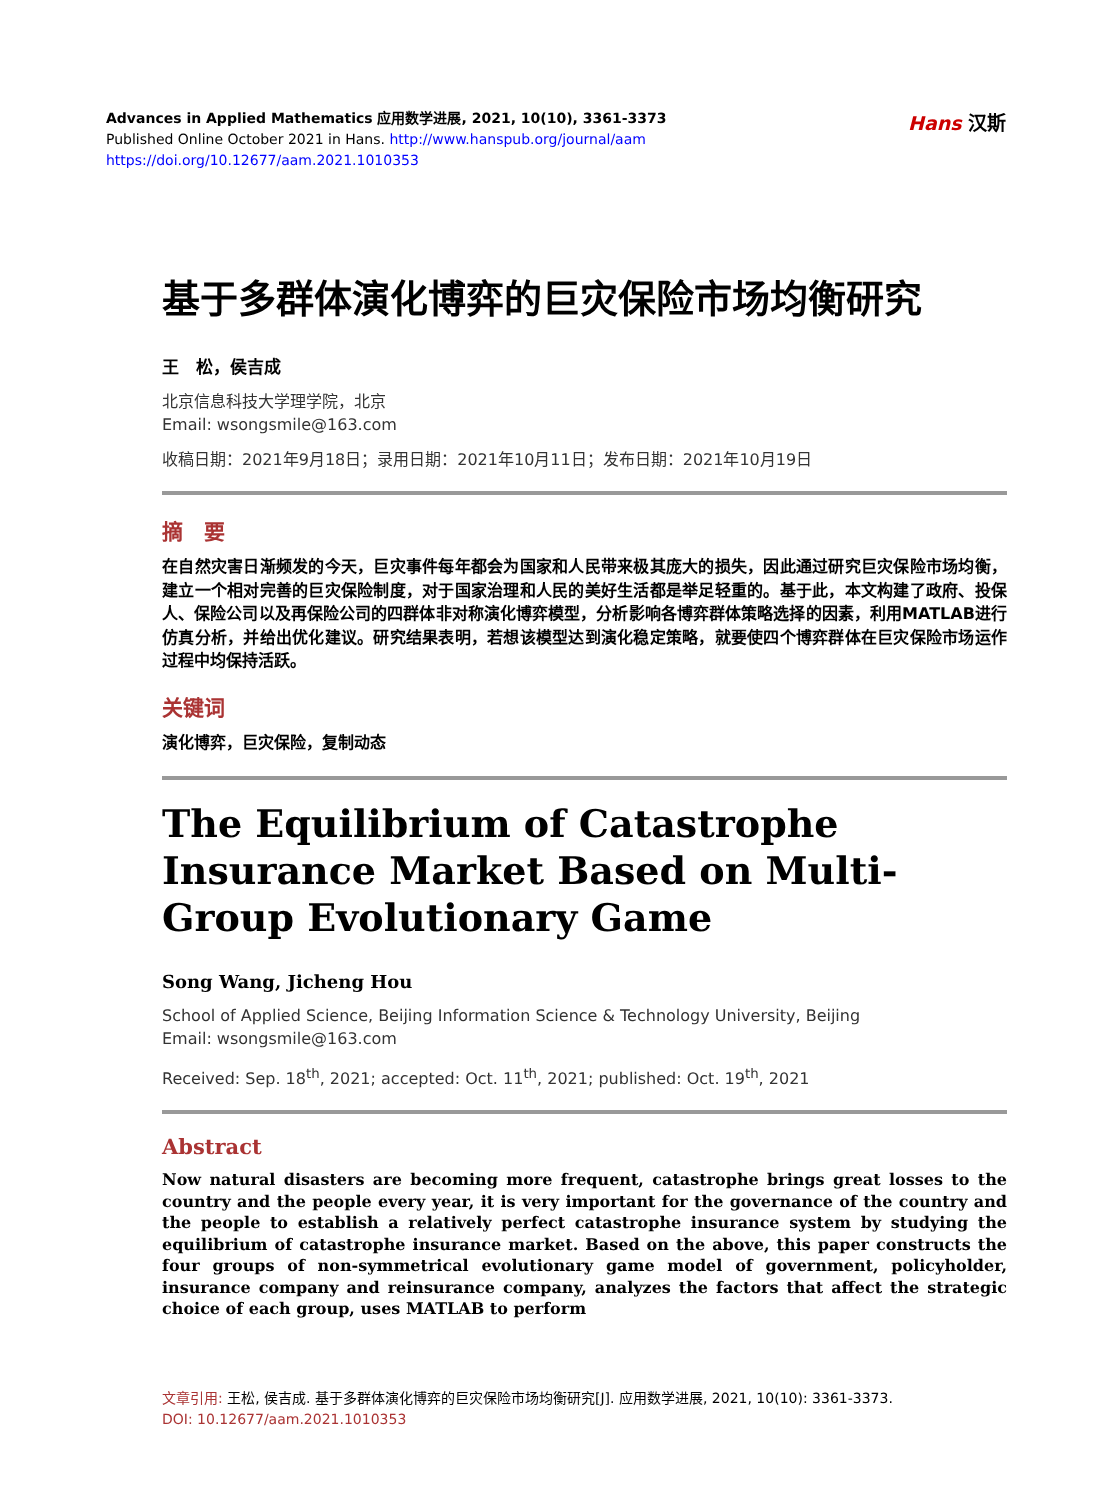Advances in Applied Mathematics 应用数学进展, 2021, 10(10), 3361-3373
Published Online October 2021 in Hans. http://www.hanspub.org/journal/aam
https://doi.org/10.12677/aam.2021.1010353
Hans 汉斯
基于多群体演化博弈的巨灾保险市场均衡研究
王　松，侯吉成
北京信息科技大学理学院，北京
Email: wsongsmile@163.com
收稿日期：2021年9月18日；录用日期：2021年10月11日；发布日期：2021年10月19日
摘　要
在自然灾害日渐频发的今天，巨灾事件每年都会为国家和人民带来极其庞大的损失，因此通过研究巨灾保险市场均衡，建立一个相对完善的巨灾保险制度，对于国家治理和人民的美好生活都是举足轻重的。基于此，本文构建了政府、投保人、保险公司以及再保险公司的四群体非对称演化博弈模型，分析影响各博弈群体策略选择的因素，利用MATLAB进行仿真分析，并给出优化建议。研究结果表明，若想该模型达到演化稳定策略，就要使四个博弈群体在巨灾保险市场运作过程中均保持活跃。
关键词
演化博弈，巨灾保险，复制动态
The Equilibrium of Catastrophe Insurance Market Based on Multi-Group Evolutionary Game
Song Wang, Jicheng Hou
School of Applied Science, Beijing Information Science & Technology University, Beijing
Email: wsongsmile@163.com
Received: Sep. 18<sup>th</sup>, 2021; accepted: Oct. 11<sup>th</sup>, 2021; published: Oct. 19<sup>th</sup>, 2021
Abstract
Now natural disasters are becoming more frequent, catastrophe brings great losses to the country and the people every year, it is very important for the governance of the country and the people to establish a relatively perfect catastrophe insurance system by studying the equilibrium of catastrophe insurance market. Based on the above, this paper constructs the four groups of non-symmetrical evolutionary game model of government, policyholder, insurance company and reinsurance company, analyzes the factors that affect the strategic choice of each group, uses MATLAB to perform
文章引用: 王松, 侯吉成. 基于多群体演化博弈的巨灾保险市场均衡研究[J]. 应用数学进展, 2021, 10(10): 3361-3373.
DOI: 10.12677/aam.2021.1010353